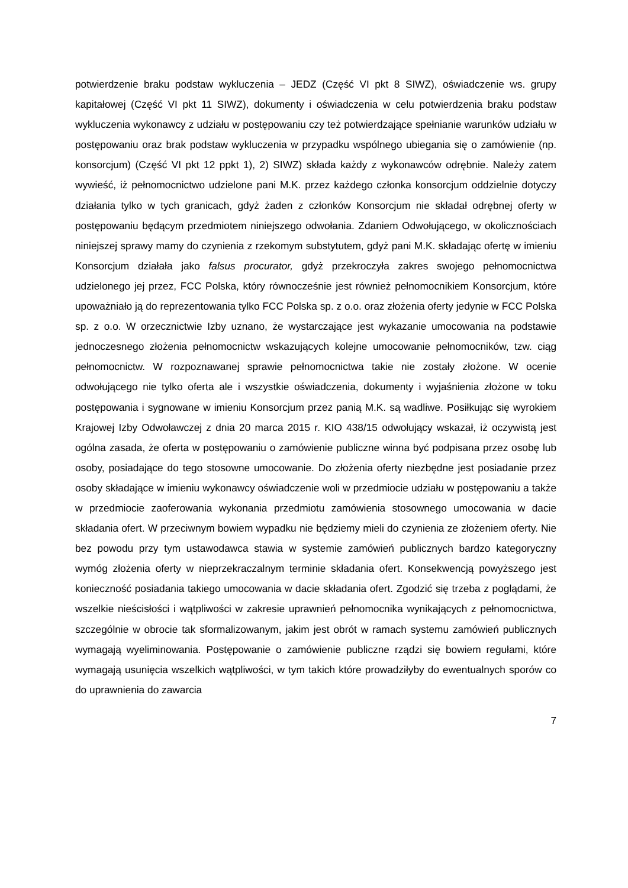potwierdzenie braku podstaw wykluczenia – JEDZ (Część VI pkt 8 SIWZ), oświadczenie ws. grupy kapitałowej (Część VI pkt 11 SIWZ), dokumenty i oświadczenia w celu potwierdzenia braku podstaw wykluczenia wykonawcy z udziału w postępowaniu czy też potwierdzające spełnianie warunków udziału w postępowaniu oraz brak podstaw wykluczenia w przypadku wspólnego ubiegania się o zamówienie (np. konsorcjum) (Część VI pkt 12 ppkt 1), 2) SIWZ) składa każdy z wykonawców odrębnie. Należy zatem wywieść, iż pełnomocnictwo udzielone pani M.K. przez każdego członka konsorcjum oddzielnie dotyczy działania tylko w tych granicach, gdyż żaden z członków Konsorcjum nie składał odrębnej oferty w postępowaniu będącym przedmiotem niniejszego odwołania. Zdaniem Odwołującego, w okolicznościach niniejszej sprawy mamy do czynienia z rzekomym substytutem, gdyż pani M.K. składając ofertę w imieniu Konsorcjum działała jako falsus procurator, gdyż przekroczyła zakres swojego pełnomocnictwa udzielonego jej przez, FCC Polska, który równocześnie jest również pełnomocnikiem Konsorcjum, które upoważniało ją do reprezentowania tylko FCC Polska sp. z o.o. oraz złożenia oferty jedynie w FCC Polska sp. z o.o. W orzecznictwie Izby uznano, że wystarczające jest wykazanie umocowania na podstawie jednoczesnego złożenia pełnomocnictw wskazujących kolejne umocowanie pełnomocników, tzw. ciąg pełnomocnictw. W rozpoznawanej sprawie pełnomocnictwa takie nie zostały złożone. W ocenie odwołującego nie tylko oferta ale i wszystkie oświadczenia, dokumenty i wyjaśnienia złożone w toku postępowania i sygnowane w imieniu Konsorcjum przez panią M.K. są wadliwe. Posiłkując się wyrokiem Krajowej Izby Odwoławczej z dnia 20 marca 2015 r. KIO 438/15 odwołujący wskazał, iż oczywistą jest ogólna zasada, że oferta w postępowaniu o zamówienie publiczne winna być podpisana przez osobę lub osoby, posiadające do tego stosowne umocowanie. Do złożenia oferty niezbędne jest posiadanie przez osoby składające w imieniu wykonawcy oświadczenie woli w przedmiocie udziału w postępowaniu a także w przedmiocie zaoferowania wykonania przedmiotu zamówienia stosownego umocowania w dacie składania ofert. W przeciwnym bowiem wypadku nie będziemy mieli do czynienia ze złożeniem oferty. Nie bez powodu przy tym ustawodawca stawia w systemie zamówień publicznych bardzo kategoryczny wymóg złożenia oferty w nieprzekraczalnym terminie składania ofert. Konsekwencją powyższego jest konieczność posiadania takiego umocowania w dacie składania ofert. Zgodzić się trzeba z poglądami, że wszelkie nieścisłości i wątpliwości w zakresie uprawnień pełnomocnika wynikających z pełnomocnictwa, szczególnie w obrocie tak sformalizowanym, jakim jest obrót w ramach systemu zamówień publicznych wymagają wyeliminowania. Postępowanie o zamówienie publiczne rządzi się bowiem regułami, które wymagają usunięcia wszelkich wątpliwości, w tym takich które prowadziłyby do ewentualnych sporów co do uprawnienia do zawarcia
7